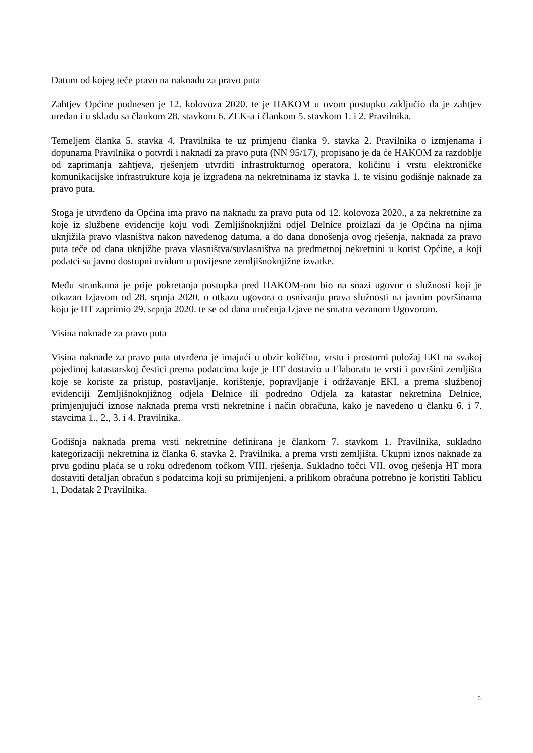Datum od kojeg teče pravo na naknadu za pravo puta
Zahtjev Općine podnesen je 12. kolovoza 2020. te je HAKOM u ovom postupku zaključio da je zahtjev uredan i u skladu sa člankom 28. stavkom 6. ZEK-a i člankom 5. stavkom 1. i 2. Pravilnika.
Temeljem članka 5. stavka 4. Pravilnika te uz primjenu članka 9. stavka 2. Pravilnika o izmjenama i dopunama Pravilnika o potvrdi i naknadi za pravo puta (NN 95/17), propisano je da će HAKOM za razdoblje od zaprimanja zahtjeva, rješenjem utvrditi infrastrukturnog operatora, količinu i vrstu elektroničke komunikacijske infrastrukture koja je izgrađena na nekretninama iz stavka 1. te visinu godišnje naknade za pravo puta.
Stoga je utvrđeno da Općina ima pravo na naknadu za pravo puta od 12. kolovoza 2020., a za nekretnine za koje iz službene evidencije koju vodi Zemljišnoknjižni odjel Delnice proizlazi da je Općina na njima uknjižila pravo vlasništva nakon navedenog datuma, a do dana donošenja ovog rješenja, naknada za pravo puta teče od dana uknjižbe prava vlasništva/suvlasništva na predmetnoj nekretnini u korist Općine, a koji podatci su javno dostupni uvidom u povijesne zemljišnoknjižne izvatke.
Među strankama je prije pokretanja postupka pred HAKOM-om bio na snazi ugovor o služnosti koji je otkazan Izjavom od 28. srpnja 2020. o otkazu ugovora o osnivanju prava služnosti na javnim površinama koju je HT zaprimio 29. srpnja 2020. te se od dana uručenja Izjave ne smatra vezanom Ugovorom.
Visina naknade za pravo puta
Visina naknade za pravo puta utvrđena je imajući u obzir količinu, vrstu i prostorni položaj EKI na svakoj pojedinoj katastarskoj čestici prema podatcima koje je HT dostavio u Elaboratu te vrsti i površini zemljišta koje se koriste za pristup, postavljanje, korištenje, popravljanje i održavanje EKI, a prema službenoj evidenciji Zemljišnoknjižnog odjela Delnice ili podredno Odjela za katastar nekretnina Delnice, primjenjujući iznose naknada prema vrsti nekretnine i način obračuna, kako je navedeno u članku 6. i 7. stavcima 1., 2., 3. i 4. Pravilnika.
Godišnja naknada prema vrsti nekretnine definirana je člankom 7. stavkom 1. Pravilnika, sukladno kategorizaciji nekretnina iz članka 6. stavka 2. Pravilnika, a prema vrsti zemljišta. Ukupni iznos naknade za prvu godinu plaća se u roku određenom točkom VIII. rješenja. Sukladno točci VII. ovog rješenja HT mora dostaviti detaljan obračun s podatcima koji su primijenjeni, a prilikom obračuna potrebno je koristiti Tablicu 1, Dodatak 2 Pravilnika.
6